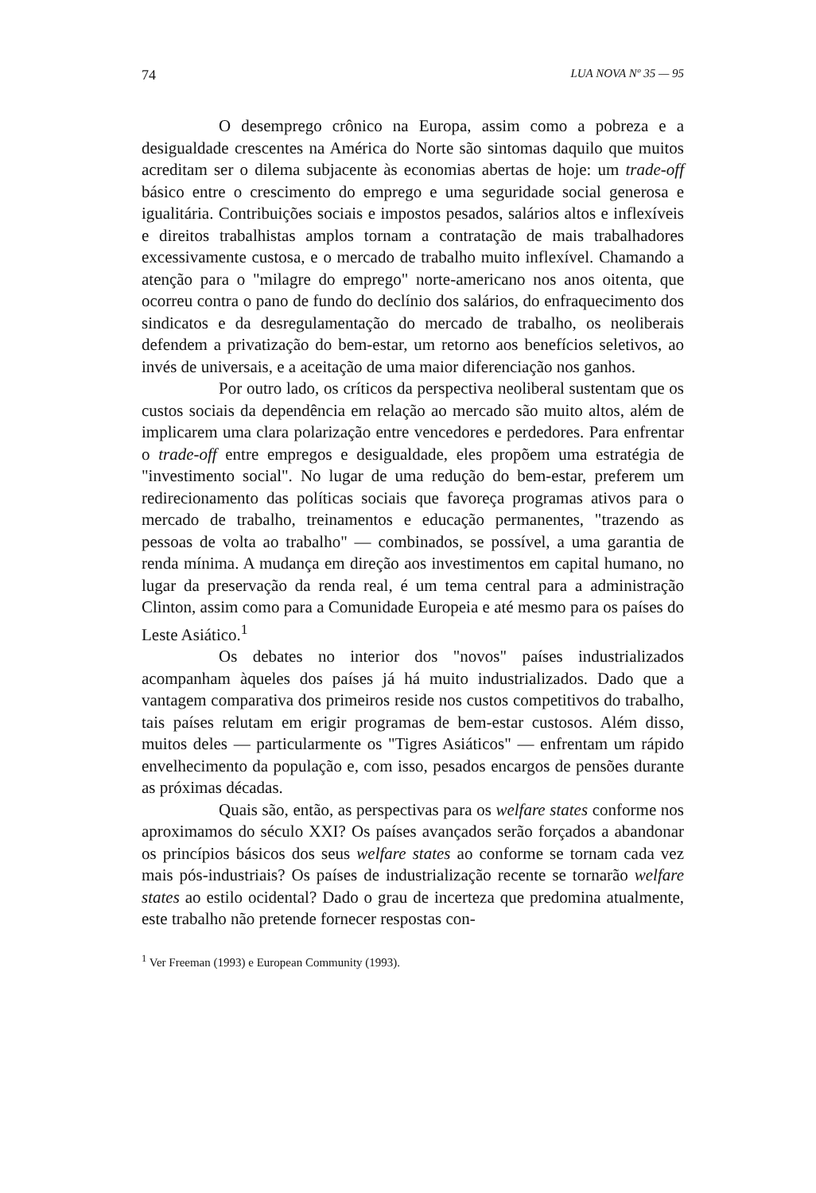74 LUA NOVA Nº 35 — 95
O desemprego crônico na Europa, assim como a pobreza e a desigualdade crescentes na América do Norte são sintomas daquilo que muitos acreditam ser o dilema subjacente às economias abertas de hoje: um trade-off básico entre o crescimento do emprego e uma seguridade social generosa e igualitária. Contribuições sociais e impostos pesados, salários altos e inflexíveis e direitos trabalhistas amplos tornam a contratação de mais trabalhadores excessivamente custosa, e o mercado de trabalho muito inflexível. Chamando a atenção para o "milagre do emprego" norte-americano nos anos oitenta, que ocorreu contra o pano de fundo do declínio dos salários, do enfraquecimento dos sindicatos e da desregulamentação do mercado de trabalho, os neoliberais defendem a privatização do bem-estar, um retorno aos benefícios seletivos, ao invés de universais, e a aceitação de uma maior diferenciação nos ganhos.
Por outro lado, os críticos da perspectiva neoliberal sustentam que os custos sociais da dependência em relação ao mercado são muito altos, além de implicarem uma clara polarização entre vencedores e perdedores. Para enfrentar o trade-off entre empregos e desigualdade, eles propõem uma estratégia de "investimento social". No lugar de uma redução do bem-estar, preferem um redirecionamento das políticas sociais que favoreça programas ativos para o mercado de trabalho, treinamentos e educação permanentes, "trazendo as pessoas de volta ao trabalho" — combinados, se possível, a uma garantia de renda mínima. A mudança em direção aos investimentos em capital humano, no lugar da preservação da renda real, é um tema central para a administração Clinton, assim como para a Comunidade Europeia e até mesmo para os países do Leste Asiático.<sup>1</sup>
Os debates no interior dos "novos" países industrializados acompanham àqueles dos países já há muito industrializados. Dado que a vantagem comparativa dos primeiros reside nos custos competitivos do trabalho, tais países relutam em erigir programas de bem-estar custosos. Além disso, muitos deles — particularmente os "Tigres Asiáticos" — enfrentam um rápido envelhecimento da população e, com isso, pesados encargos de pensões durante as próximas décadas.
Quais são, então, as perspectivas para os welfare states conforme nos aproximamos do século XXI? Os países avançados serão forçados a abandonar os princípios básicos dos seus welfare states ao conforme se tornam cada vez mais pós-industriais? Os países de industrialização recente se tornarão welfare states ao estilo ocidental? Dado o grau de incerteza que predomina atualmente, este trabalho não pretende fornecer respostas con-
<sup>1</sup> Ver Freeman (1993) e European Community (1993).